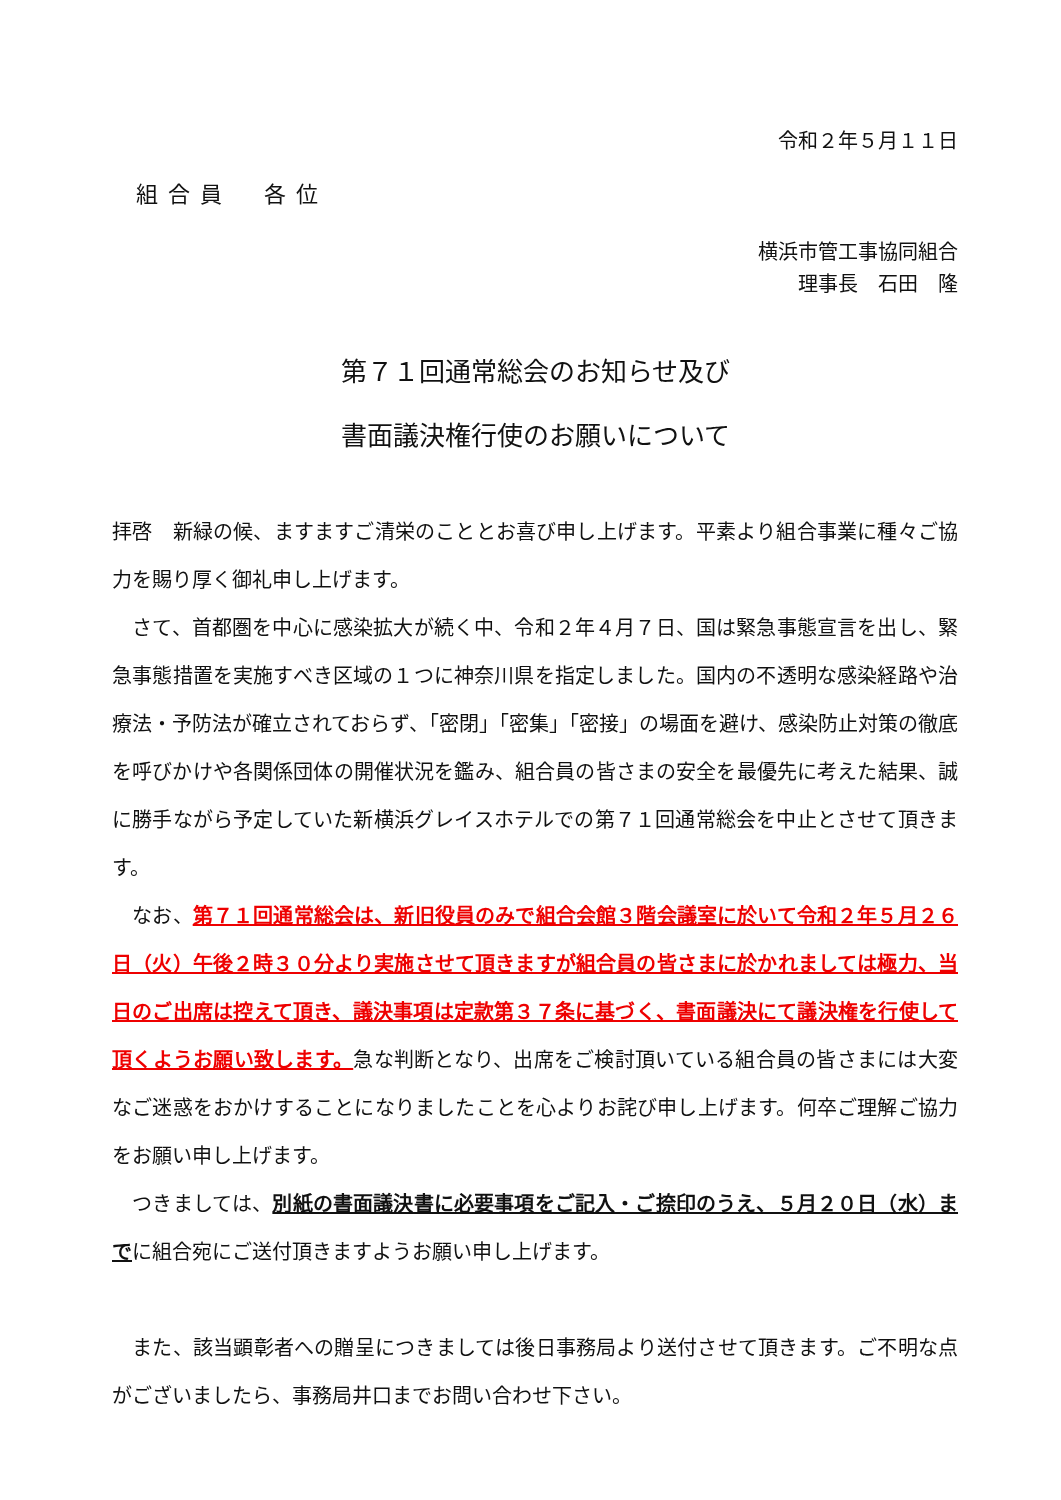令和２年５月１１日
組合員　各位
横浜市管工事協同組合
理事長　石田　隆
第７１回通常総会のお知らせ及び
書面議決権行使のお願いについて
拝啓　新緑の候、ますますご清栄のこととお喜び申し上げます。平素より組合事業に種々ご協力を賜り厚く御礼申し上げます。
　さて、首都圏を中心に感染拡大が続く中、令和２年４月７日、国は緊急事態宣言を出し、緊急事態措置を実施すべき区域の１つに神奈川県を指定しました。国内の不透明な感染経路や治療法・予防法が確立されておらず、「密閉」「密集」「密接」の場面を避け、感染防止対策の徹底を呼びかけや各関係団体の開催状況を鑑み、組合員の皆さまの安全を最優先に考えた結果、誠に勝手ながら予定していた新横浜グレイスホテルでの第７１回通常総会を中止とさせて頂きます。
　なお、第７１回通常総会は、新旧役員のみで組合会館３階会議室に於いて令和２年５月２６日（火）午後２時３０分より実施させて頂きますが組合員の皆さまに於かれましては極力、当日のご出席は控えて頂き、議決事項は定款第３７条に基づく、書面議決にて議決権を行使して頂くようお願い致します。急な判断となり、出席をご検討頂いている組合員の皆さまには大変なご迷惑をおかけすることになりましたことを心よりお詫び申し上げます。何卒ご理解ご協力をお願い申し上げます。
　つきましては、別紙の書面議決書に必要事項をご記入・ご捺印のうえ、５月２０日（水）までに組合宛にご送付頂きますようお願い申し上げます。
　また、該当顕彰者への贈呈につきましては後日事務局より送付させて頂きます。ご不明な点がございましたら、事務局井口までお問い合わせ下さい。